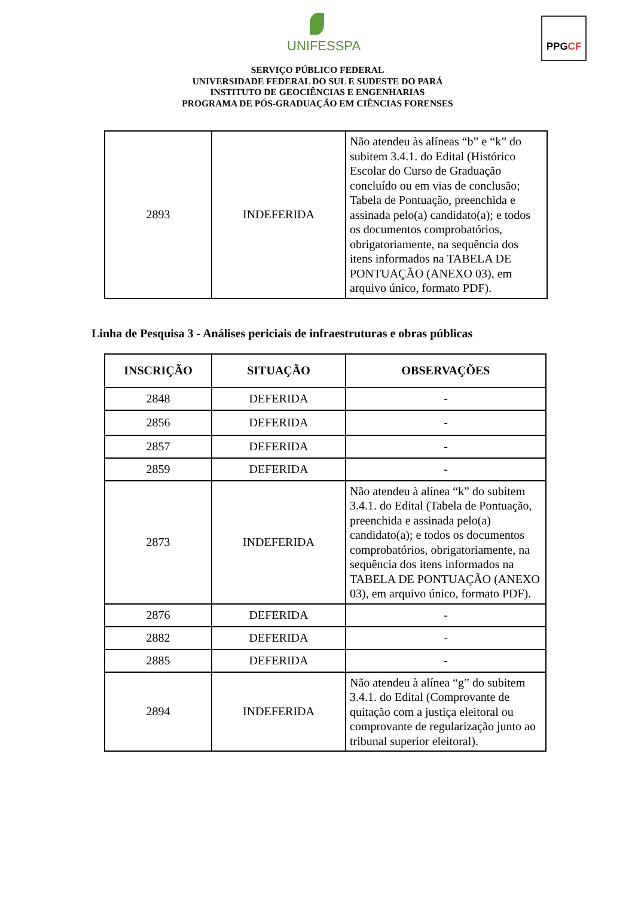UNIFESSPA
PPGCF
SERVIÇO PÚBLICO FEDERAL
UNIVERSIDADE FEDERAL DO SUL E SUDESTE DO PARÁ
INSTITUTO DE GEOCIÊNCIAS E ENGENHARIAS
PROGRAMA DE PÓS-GRADUAÇÃO EM CIÊNCIAS FORENSES
| 2893 | INDEFERIDA | Não atendeu às alíneas “b” e “k” do subitem 3.4.1. do Edital (Histórico Escolar do Curso de Graduação concluído ou em vias de conclusão; Tabela de Pontuação, preenchida e assinada pelo(a) candidato(a); e todos os documentos comprobatórios, obrigatoriamente, na sequência dos itens informados na TABELA DE PONTUAÇÃO (ANEXO 03), em arquivo único, formato PDF). |
Linha de Pesquisa 3 - Análises periciais de infraestruturas e obras públicas
| INSCRIÇÃO | SITUAÇÃO | OBSERVAÇÕES |
| --- | --- | --- |
| 2848 | DEFERIDA | - |
| 2856 | DEFERIDA | - |
| 2857 | DEFERIDA | - |
| 2859 | DEFERIDA | - |
| 2873 | INDEFERIDA | Não atendeu à alínea “k” do subitem 3.4.1. do Edital (Tabela de Pontuação, preenchida e assinada pelo(a) candidato(a); e todos os documentos comprobatórios, obrigatoriamente, na sequência dos itens informados na TABELA DE PONTUAÇÃO (ANEXO 03), em arquivo único, formato PDF). |
| 2876 | DEFERIDA | - |
| 2882 | DEFERIDA | - |
| 2885 | DEFERIDA | - |
| 2894 | INDEFERIDA | Não atendeu à alínea “g” do subitem 3.4.1. do Edital (Comprovante de quitação com a justiça eleitoral ou comprovante de regularização junto ao tribunal superior eleitoral). |